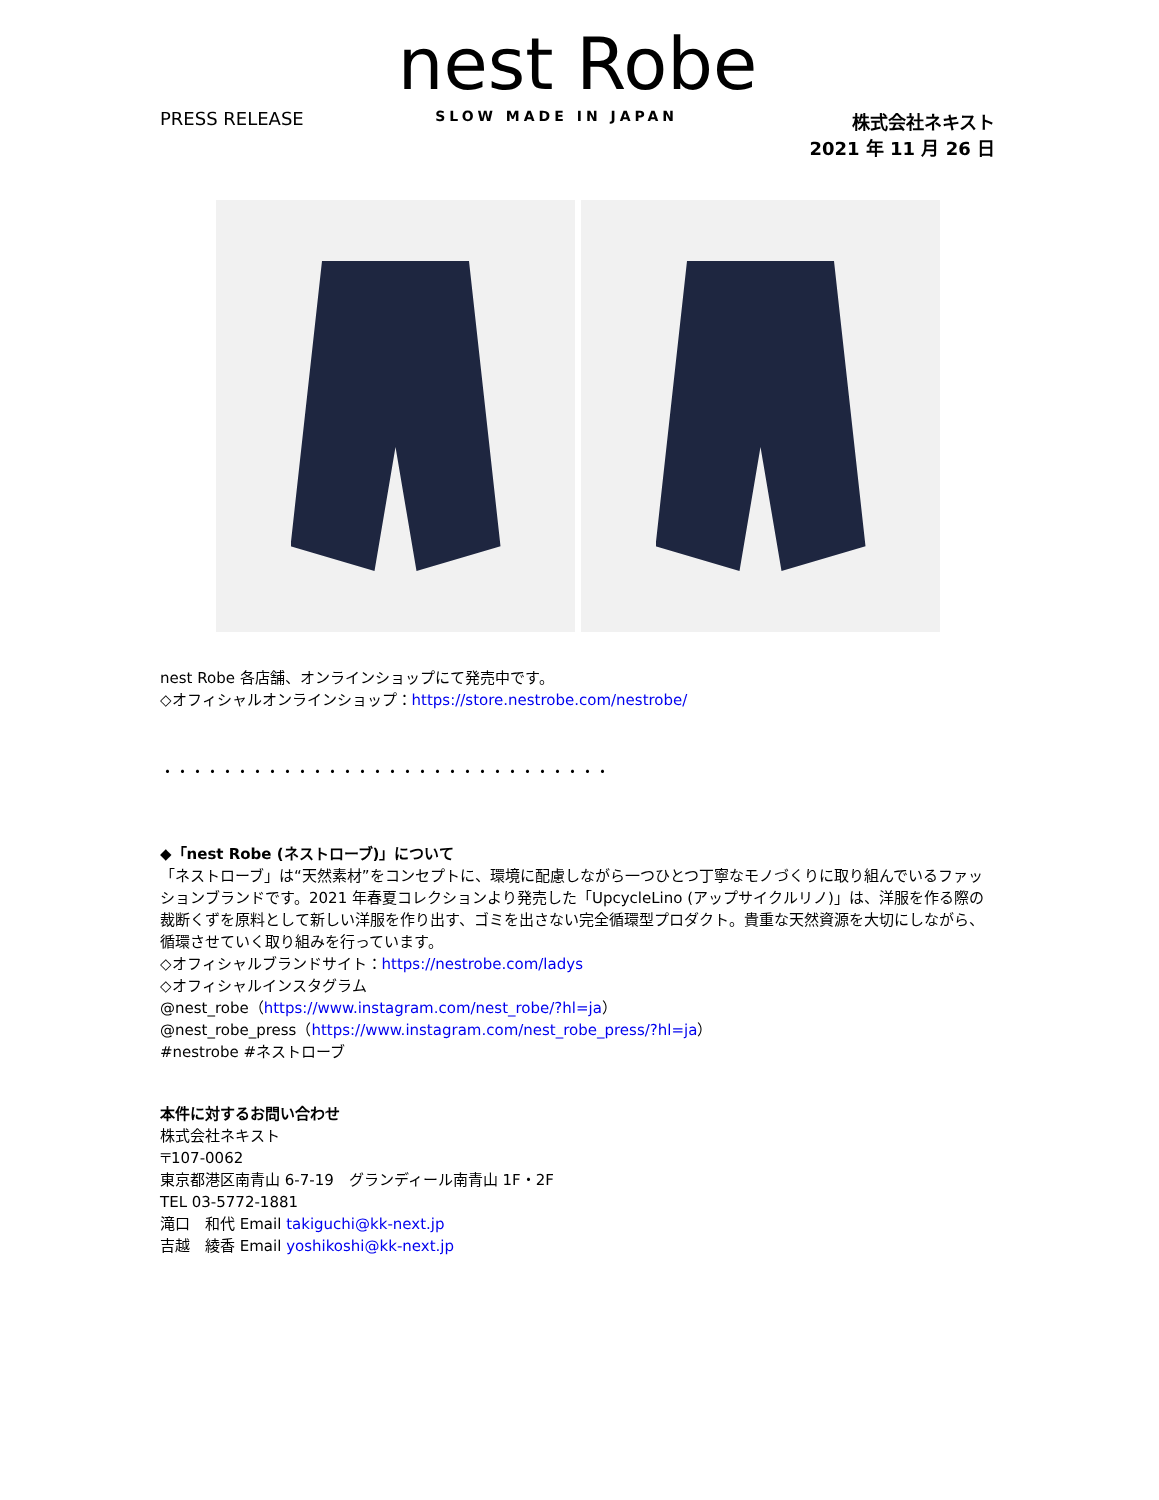nest Robe
PRESS RELEASE
SLOW MADE IN JAPAN
株式会社ネキスト
2021 年 11 月 26 日
nest Robe 各店舗、オンラインショップにて発売中です。
◇オフィシャルオンラインショップ：https://store.nestrobe.com/nestrobe/
・・・・・・・・・・・・・・・・・・・・・・・・・・・・・・
◆「nest Robe (ネストローブ)」について
「ネストローブ」は“天然素材”をコンセプトに、環境に配慮しながら一つひとつ丁寧なモノづくりに取り組んでいるファッションブランドです。2021 年春夏コレクションより発売した「UpcycleLino (アップサイクルリノ)」は、洋服を作る際の裁断くずを原料として新しい洋服を作り出す、ゴミを出さない完全循環型プロダクト。貴重な天然資源を大切にしながら、循環させていく取り組みを行っています。
◇オフィシャルブランドサイト：https://nestrobe.com/ladys
◇オフィシャルインスタグラム
@nest_robe（https://www.instagram.com/nest_robe/?hl=ja）
@nest_robe_press（https://www.instagram.com/nest_robe_press/?hl=ja）
#nestrobe #ネストローブ
本件に対するお問い合わせ
株式会社ネキスト
〒107-0062
東京都港区南青山 6-7-19　グランディール南青山 1F・2F
TEL 03-5772-1881
滝口　和代 Email takiguchi@kk-next.jp
吉越　綾香 Email yoshikoshi@kk-next.jp